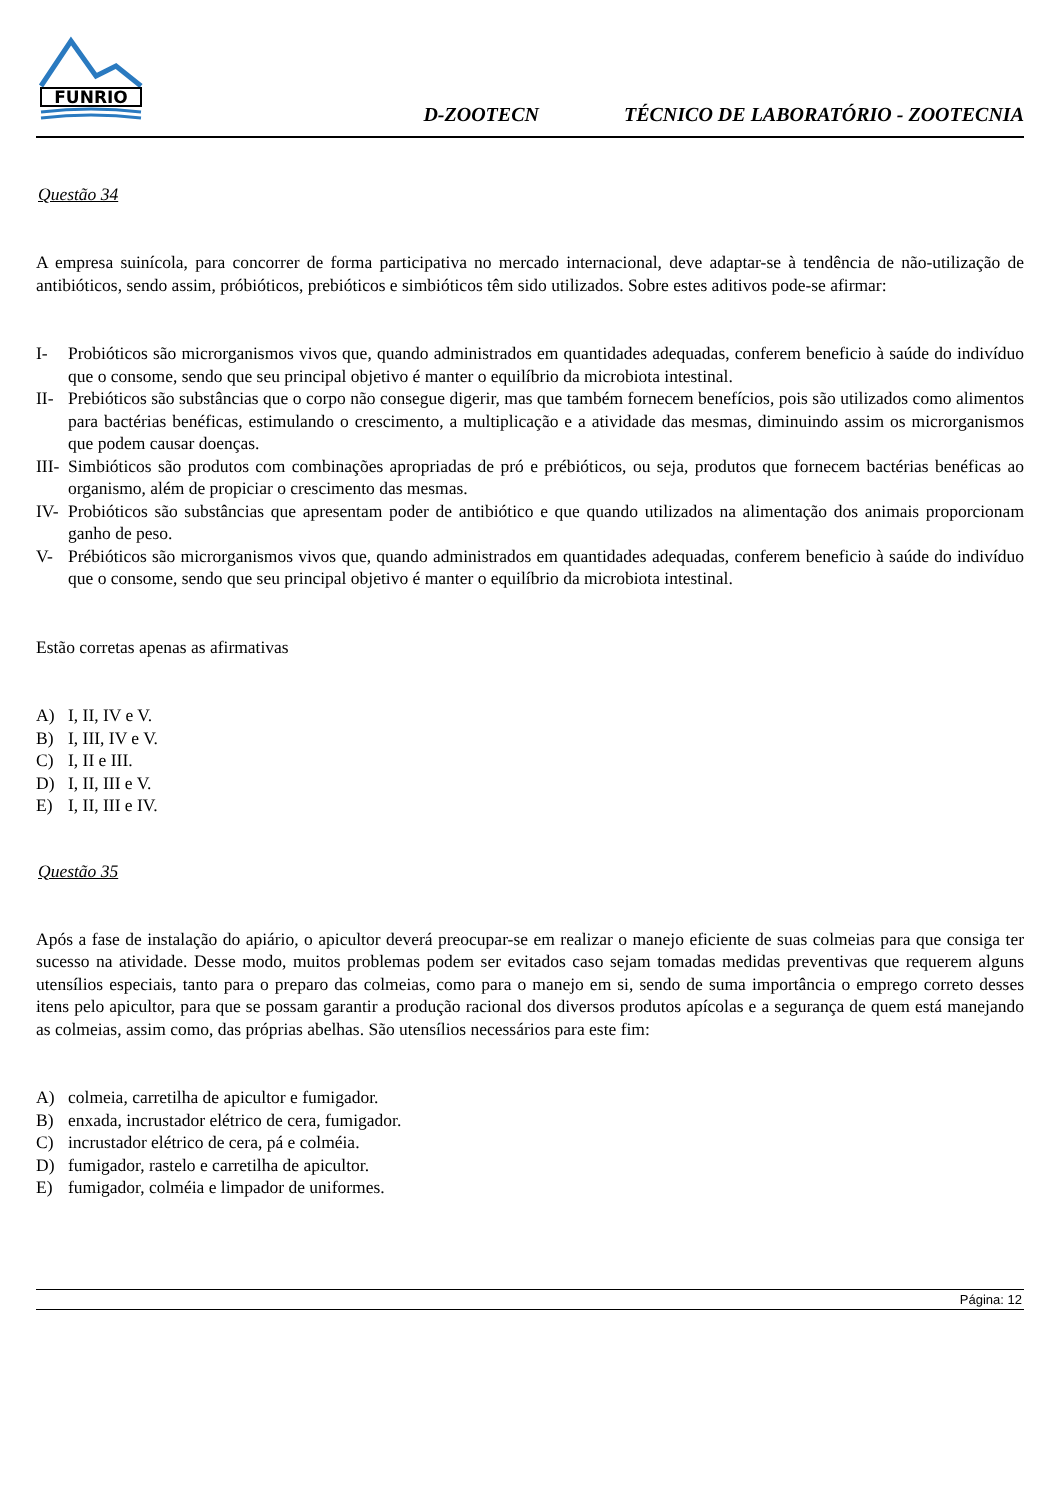FUNRIO
D-ZOOTECN TÉCNICO DE LABORATÓRIO - ZOOTECNIA
Questão 34
A empresa suinícola, para concorrer de forma participativa no mercado internacional, deve adaptar-se à tendência de não-utilização de antibióticos, sendo assim, próbióticos, prebióticos e simbióticos têm sido utilizados. Sobre estes aditivos pode-se afirmar:
I- Probióticos são microrganismos vivos que, quando administrados em quantidades adequadas, conferem beneficio à saúde do indivíduo que o consome, sendo que seu principal objetivo é manter o equilíbrio da microbiota intestinal.
II- Prebióticos são substâncias que o corpo não consegue digerir, mas que também fornecem benefícios, pois são utilizados como alimentos para bactérias benéficas, estimulando o crescimento, a multiplicação e a atividade das mesmas, diminuindo assim os microrganismos que podem causar doenças.
III- Simbióticos são produtos com combinações apropriadas de pró e prébióticos, ou seja, produtos que fornecem bactérias benéficas ao organismo, além de propiciar o crescimento das mesmas.
IV- Probióticos são substâncias que apresentam poder de antibiótico e que quando utilizados na alimentação dos animais proporcionam ganho de peso.
V- Prébióticos são microrganismos vivos que, quando administrados em quantidades adequadas, conferem beneficio à saúde do indivíduo que o consome, sendo que seu principal objetivo é manter o equilíbrio da microbiota intestinal.
Estão corretas apenas as afirmativas
A) I, II, IV e V.
B) I, III, IV e V.
C) I, II e III.
D) I, II, III e V.
E) I, II, III e IV.
Questão 35
Após a fase de instalação do apiário, o apicultor deverá preocupar-se em realizar o manejo eficiente de suas colmeias para que consiga ter sucesso na atividade. Desse modo, muitos problemas podem ser evitados caso sejam tomadas medidas preventivas que requerem alguns utensílios especiais, tanto para o preparo das colmeias, como para o manejo em si, sendo de suma importância o emprego correto desses itens pelo apicultor, para que se possam garantir a produção racional dos diversos produtos apícolas e a segurança de quem está manejando as colmeias, assim como, das próprias abelhas. São utensílios necessários para este fim:
A) colmeia, carretilha de apicultor e fumigador.
B) enxada, incrustador elétrico de cera, fumigador.
C) incrustador elétrico de cera, pá e colméia.
D) fumigador, rastelo e carretilha de apicultor.
E) fumigador, colméia e limpador de uniformes.
Página: 12